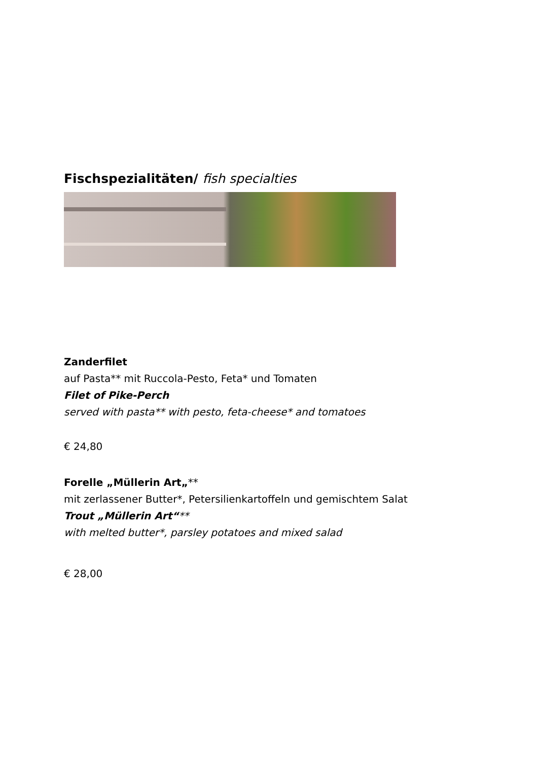Fischspezialitäten/ fish specialties
Zanderfilet
auf Pasta** mit Ruccola-Pesto, Feta* und Tomaten
Filet of Pike-Perch
served with pasta** with pesto, feta-cheese* and tomatoes
€ 24,80
Forelle „Müllerin Art„**
mit zerlassener Butter*, Petersilienkartoffeln und gemischtem Salat
Trout „Müllerin Art“**
with melted butter*, parsley potatoes and mixed salad
€ 28,00